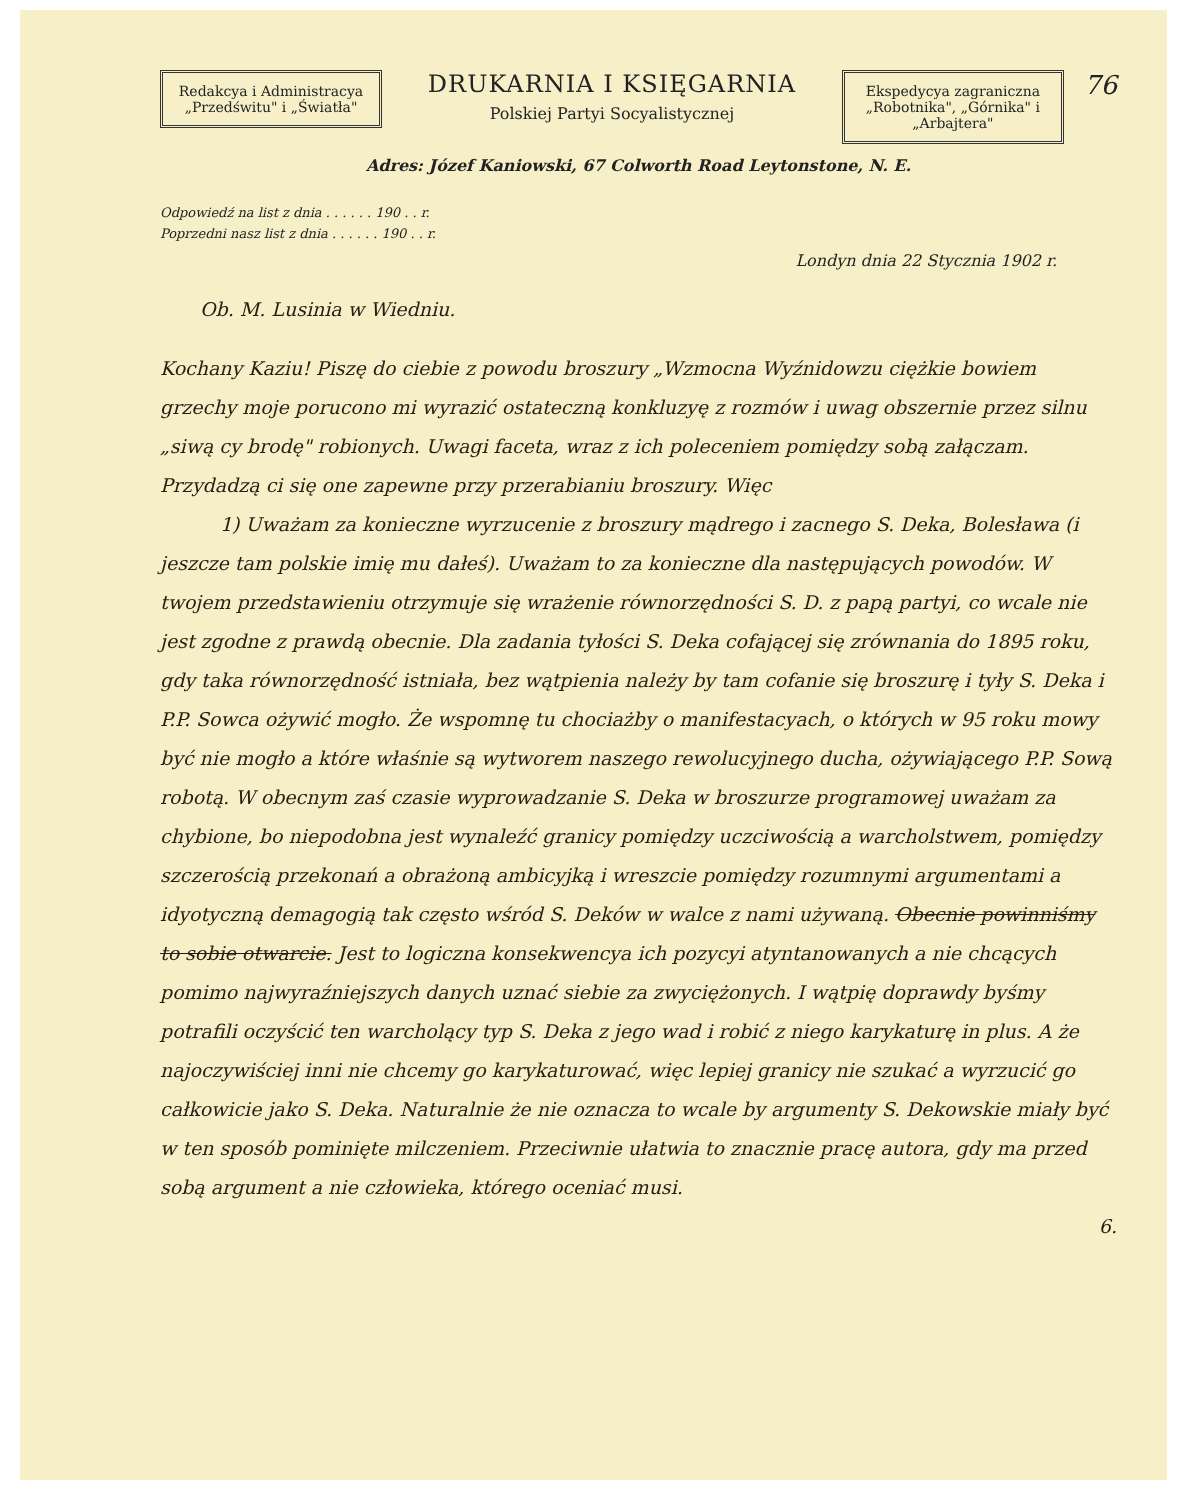Redakcya i Administracya
„Przedświtu" i „Światła"
DRUKARNIA I KSIĘGARNIA
Polskiej Partyi Socyalistycznej
Ekspedycya zagraniczna
„Robotnika", „Górnika" i „Arbajtera"
76
Adres: Józef Kaniowski, 67 Colworth Road Leytonstone, N. E.
Odpowiedź na list z dnia . . . . . . 190 . . r.
Poprzedni nasz list z dnia . . . . . . 190 . . r.
Londyn dnia 22 Stycznia 1902 r.
Ob. M. Lusinia w Wiedniu.
Kochany Kaziu! Piszę do ciebie z powodu broszury „Wzmocna Wyźnidowzu ciężkie bowiem grzechy moje porucono mi wyrazić ostateczną konkluzyę z rozmów i uwag obszernie przez silnu „siwą cy brodę" robionych. Uwagi faceta, wraz z ich poleceniem pomiędzy sobą załączam. Przydadzą ci się one zapewne przy przerabianiu broszury. Więc
1) Uważam za konieczne wyrzucenie z broszury mądrego i zacnego S. Deka, Bolesława (i jeszcze tam polskie imię mu dałeś). Uważam to za konieczne dla następujących powodów. W twojem przedstawieniu otrzymuje się wrażenie równorzędności S. D. z papą partyi, co wcale nie jest zgodne z prawdą obecnie. Dla zadania tyłości S. Deka cofającej się zrównania do 1895 roku, gdy taka równorzędność istniała, bez wątpienia należy by tam cofanie się broszurę i tyły S. Deka i P.P. Sowca ożywić mogło. Że wspomnę tu chociażby o manifestacyach, o których w 95 roku mowy być nie mogło a które właśnie są wytworem naszego rewolucyjnego ducha, ożywiającego P.P. Sową robotą. W obecnym zaś czasie wyprowadzanie S. Deka w broszurze programowej uważam za chybione, bo niepodobna jest wynaleźć granicy pomiędzy uczciwością a warcholstwem, pomiędzy szczerością przekonań a obrażoną ambicyjką i wreszcie pomiędzy rozumnymi argumentami a idyotyczną demagogią tak często wśród S. Deków w walce z nami używaną. Obecnie powinniśmy to sobie otwarcie. Jest to logiczna konsekwencya ich pozycyi atyntanowanych a nie chcących pomimo najwyraźniejszych danych uznać siebie za zwyciężonych. I wątpię doprawdy byśmy potrafili oczyścić ten warcholący typ S. Deka z jego wad i robić z niego karykaturę in plus. A że najoczywiściej inni nie chcemy go karykaturować, więc lepiej granicy nie szukać a wyrzucić go całkowicie jako S. Deka. Naturalnie że nie oznacza to wcale by argumenty S. Dekowskie miały być w ten sposób pominięte milczeniem. Przeciwnie ułatwia to znacznie pracę autora, gdy ma przed sobą argument a nie człowieka, którego oceniać musi.
6.